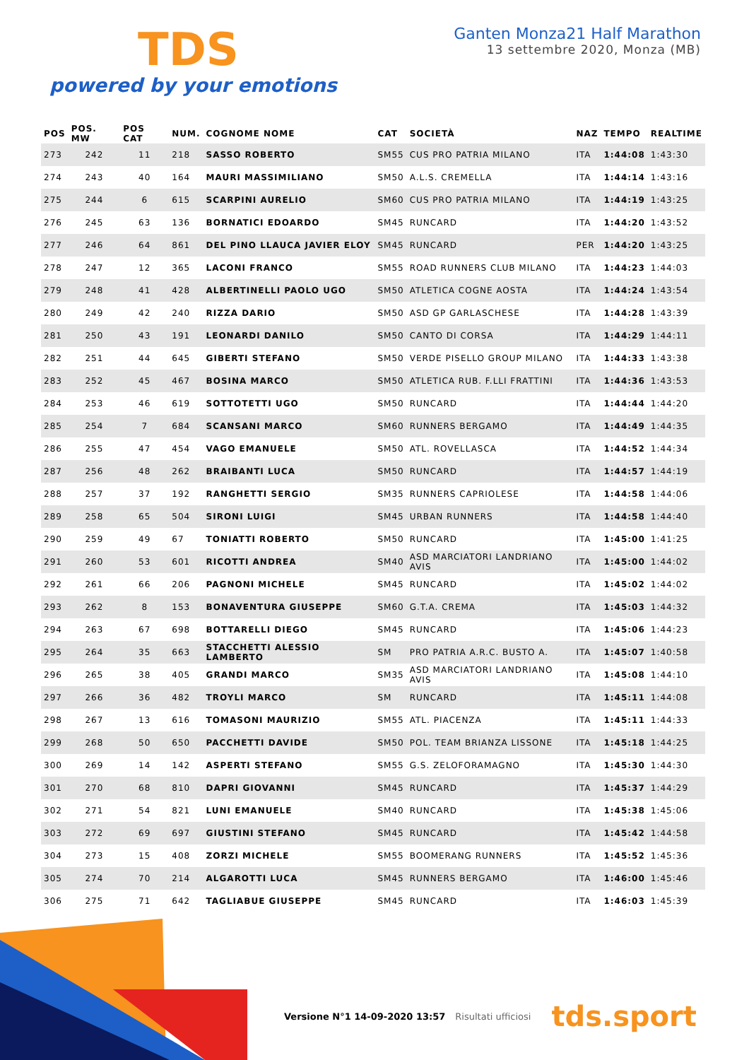TDS
powered by your emotions
Ganten Monza21 Half Marathon
13 settembre 2020, Monza (MB)
| POS | POS. MW | POS CAT | NUM. | COGNOME NOME | CAT | SOCIETÀ | NAZ | TEMPO | REALTIME |
| --- | --- | --- | --- | --- | --- | --- | --- | --- | --- |
| 273 | 242 | 11 | 218 | SASSO ROBERTO | SM55 | CUS PRO PATRIA MILANO | ITA | 1:44:08 | 1:43:30 |
| 274 | 243 | 40 | 164 | MAURI MASSIMILIANO | SM50 | A.L.S. CREMELLA | ITA | 1:44:14 | 1:43:16 |
| 275 | 244 | 6 | 615 | SCARPINI AURELIO | SM60 | CUS PRO PATRIA MILANO | ITA | 1:44:19 | 1:43:25 |
| 276 | 245 | 63 | 136 | BORNATICI EDOARDO | SM45 | RUNCARD | ITA | 1:44:20 | 1:43:52 |
| 277 | 246 | 64 | 861 | DEL PINO LLAUCA JAVIER ELOY | SM45 | RUNCARD | PER | 1:44:20 | 1:43:25 |
| 278 | 247 | 12 | 365 | LACONI FRANCO | SM55 | ROAD RUNNERS CLUB MILANO | ITA | 1:44:23 | 1:44:03 |
| 279 | 248 | 41 | 428 | ALBERTINELLI PAOLO UGO | SM50 | ATLETICA COGNE AOSTA | ITA | 1:44:24 | 1:43:54 |
| 280 | 249 | 42 | 240 | RIZZA DARIO | SM50 | ASD GP GARLASCHESE | ITA | 1:44:28 | 1:43:39 |
| 281 | 250 | 43 | 191 | LEONARDI DANILO | SM50 | CANTO DI CORSA | ITA | 1:44:29 | 1:44:11 |
| 282 | 251 | 44 | 645 | GIBERTI STEFANO | SM50 | VERDE PISELLO GROUP MILANO | ITA | 1:44:33 | 1:43:38 |
| 283 | 252 | 45 | 467 | BOSINA MARCO | SM50 | ATLETICA RUB. F.LLI FRATTINI | ITA | 1:44:36 | 1:43:53 |
| 284 | 253 | 46 | 619 | SOTTOTETTI UGO | SM50 | RUNCARD | ITA | 1:44:44 | 1:44:20 |
| 285 | 254 | 7 | 684 | SCANSANI MARCO | SM60 | RUNNERS BERGAMO | ITA | 1:44:49 | 1:44:35 |
| 286 | 255 | 47 | 454 | VAGO EMANUELE | SM50 | ATL. ROVELLASCA | ITA | 1:44:52 | 1:44:34 |
| 287 | 256 | 48 | 262 | BRAIBANTI LUCA | SM50 | RUNCARD | ITA | 1:44:57 | 1:44:19 |
| 288 | 257 | 37 | 192 | RANGHETTI SERGIO | SM35 | RUNNERS CAPRIOLESE | ITA | 1:44:58 | 1:44:06 |
| 289 | 258 | 65 | 504 | SIRONI LUIGI | SM45 | URBAN RUNNERS | ITA | 1:44:58 | 1:44:40 |
| 290 | 259 | 49 | 67 | TONIATTI ROBERTO | SM50 | RUNCARD | ITA | 1:45:00 | 1:41:25 |
| 291 | 260 | 53 | 601 | RICOTTI ANDREA | SM40 | ASD MARCIATORI LANDRIANO AVIS | ITA | 1:45:00 | 1:44:02 |
| 292 | 261 | 66 | 206 | PAGNONI MICHELE | SM45 | RUNCARD | ITA | 1:45:02 | 1:44:02 |
| 293 | 262 | 8 | 153 | BONAVENTURA GIUSEPPE | SM60 | G.T.A. CREMA | ITA | 1:45:03 | 1:44:32 |
| 294 | 263 | 67 | 698 | BOTTARELLI DIEGO | SM45 | RUNCARD | ITA | 1:45:06 | 1:44:23 |
| 295 | 264 | 35 | 663 | STACCHETTI ALESSIO LAMBERTO | SM | PRO PATRIA A.R.C. BUSTO A. | ITA | 1:45:07 | 1:40:58 |
| 296 | 265 | 38 | 405 | GRANDI MARCO | SM35 | ASD MARCIATORI LANDRIANO AVIS | ITA | 1:45:08 | 1:44:10 |
| 297 | 266 | 36 | 482 | TROYLI MARCO | SM | RUNCARD | ITA | 1:45:11 | 1:44:08 |
| 298 | 267 | 13 | 616 | TOMASONI MAURIZIO | SM55 | ATL. PIACENZA | ITA | 1:45:11 | 1:44:33 |
| 299 | 268 | 50 | 650 | PACCHETTI DAVIDE | SM50 | POL. TEAM BRIANZA LISSONE | ITA | 1:45:18 | 1:44:25 |
| 300 | 269 | 14 | 142 | ASPERTI STEFANO | SM55 | G.S. ZELOFORAMAGNO | ITA | 1:45:30 | 1:44:30 |
| 301 | 270 | 68 | 810 | DAPRI GIOVANNI | SM45 | RUNCARD | ITA | 1:45:37 | 1:44:29 |
| 302 | 271 | 54 | 821 | LUNI EMANUELE | SM40 | RUNCARD | ITA | 1:45:38 | 1:45:06 |
| 303 | 272 | 69 | 697 | GIUSTINI STEFANO | SM45 | RUNCARD | ITA | 1:45:42 | 1:44:58 |
| 304 | 273 | 15 | 408 | ZORZI MICHELE | SM55 | BOOMERANG RUNNERS | ITA | 1:45:52 | 1:45:36 |
| 305 | 274 | 70 | 214 | ALGAROTTI LUCA | SM45 | RUNNERS BERGAMO | ITA | 1:46:00 | 1:45:46 |
| 306 | 275 | 71 | 642 | TAGLIABUE GIUSEPPE | SM45 | RUNCARD | ITA | 1:46:03 | 1:45:39 |
Versione N°1 14-09-2020 13:57 Risultati ufficiosi tds.sport